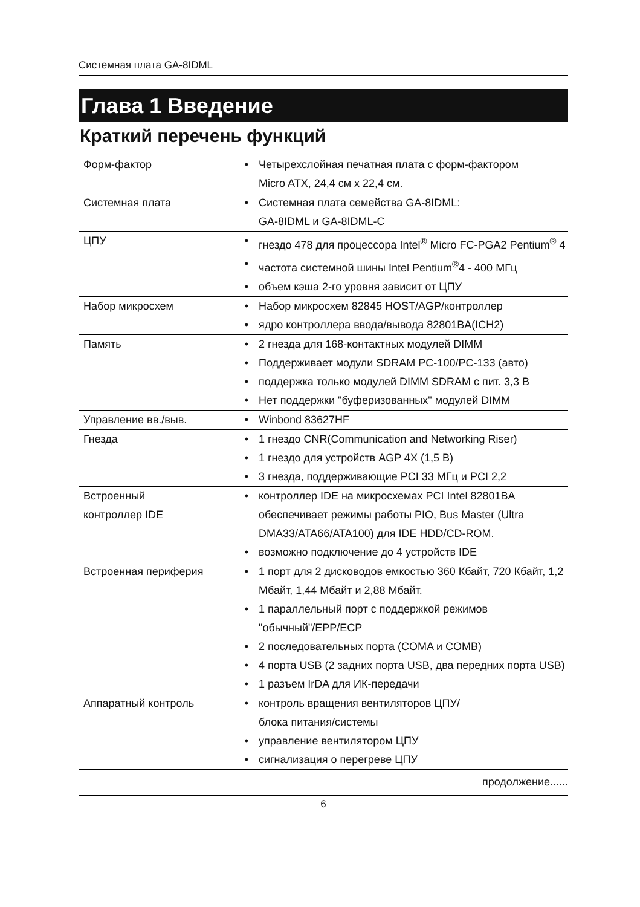Системная плата GA-8IDML
Глава 1 Введение
Краткий перечень функций
| Форм-фактор | • | Четырехслойная печатная плата с форм-фактором Micro ATX, 24,4 см x 22,4 см. |
| Системная плата | • | Системная плата семейства GA-8IDML: GA-8IDML и GA-8IDML-C |
| ЦПУ | • | гнездо 478 для процессора Intel<sup>®</sup> Micro FC-PGA2 Pentium<sup>®</sup> 4 |
| | • | частота системной шины Intel Pentium<sup>®</sup>4 - 400 МГц |
| | • | объем кэша 2-го уровня зависит от ЦПУ |
| Набор микросхем | • | Набор микросхем 82845 HOST/AGP/контроллер |
| | • | ядро контроллера ввода/вывода 82801BA(ICH2) |
| Память | • | 2 гнезда для 168-контактных модулей DIMM |
| | • | Поддерживает модули SDRAM PC-100/PC-133 (авто) |
| | • | поддержка только модулей DIMM SDRAM с пит. 3,3 В |
| | • | Нет поддержки "буферизованных" модулей DIMM |
| Управление вв./выв. | • | Winbond 83627HF |
| Гнезда | • | 1 гнездо CNR(Communication and Networking Riser) |
| | • | 1 гнездо для устройств AGP 4X (1,5 В) |
| | • | 3 гнезда, поддерживающие PCI 33 МГц и PCI 2,2 |
| Встроенный контроллер IDE | • | контроллер IDE на микросхемах PCI Intel 82801BA обеспечивает режимы работы PIO, Bus Master (Ultra DMA33/ATA66/ATA100) для IDE HDD/CD-ROM. |
| | • | возможно подключение до 4 устройств IDE |
| Встроенная периферия | • | 1 порт для 2 дисководов емкостью 360 Кбайт, 720 Кбайт, 1,2 Мбайт, 1,44 Мбайт и 2,88 Мбайт. |
| | • | 1 параллельный порт с поддержкой режимов "обычный"/EPP/ECP |
| | • | 2 последовательных порта (COMA и COMB) |
| | • | 4 порта USB (2 задних порта USB, два передних порта USB) |
| | • | 1 разъем IrDA для ИК-передачи |
| Аппаратный контроль | • | контроль вращения вентиляторов ЦПУ/ блока питания/системы |
| | • | управление вентилятором ЦПУ |
| | • | сигнализация о перегреве ЦПУ |
продолжение......
6